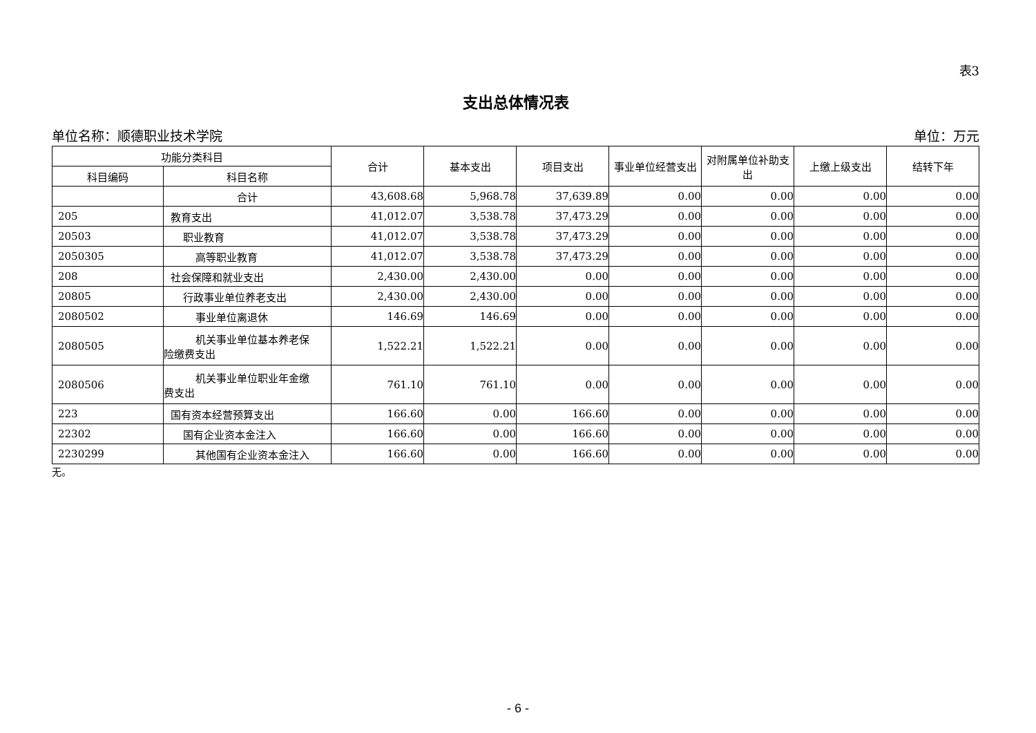表3
支出总体情况表
单位名称：顺德职业技术学院 单位：万元
| 功能分类科目 | | 合计 | 基本支出 | 项目支出 | 事业单位经营支出 | 对附属单位补助支出 | 上缴上级支出 | 结转下年 |
| --- | --- | --- | --- | --- | --- | --- | --- | --- |
| 科目编码 | 科目名称 | | | | | | | |
| | 合计 | 43,608.68 | 5,968.78 | 37,639.89 | 0.00 | 0.00 | 0.00 | 0.00 |
| 205 | 教育支出 | 41,012.07 | 3,538.78 | 37,473.29 | 0.00 | 0.00 | 0.00 | 0.00 |
| 20503 | 职业教育 | 41,012.07 | 3,538.78 | 37,473.29 | 0.00 | 0.00 | 0.00 | 0.00 |
| 2050305 | 高等职业教育 | 41,012.07 | 3,538.78 | 37,473.29 | 0.00 | 0.00 | 0.00 | 0.00 |
| 208 | 社会保障和就业支出 | 2,430.00 | 2,430.00 | 0.00 | 0.00 | 0.00 | 0.00 | 0.00 |
| 20805 | 行政事业单位养老支出 | 2,430.00 | 2,430.00 | 0.00 | 0.00 | 0.00 | 0.00 | 0.00 |
| 2080502 | 事业单位离退休 | 146.69 | 146.69 | 0.00 | 0.00 | 0.00 | 0.00 | 0.00 |
| 2080505 | 机关事业单位基本养老保 险缴费支出 | 1,522.21 | 1,522.21 | 0.00 | 0.00 | 0.00 | 0.00 | 0.00 |
| 2080506 | 机关事业单位职业年金缴 费支出 | 761.10 | 761.10 | 0.00 | 0.00 | 0.00 | 0.00 | 0.00 |
| 223 | 国有资本经营预算支出 | 166.60 | 0.00 | 166.60 | 0.00 | 0.00 | 0.00 | 0.00 |
| 22302 | 国有企业资本金注入 | 166.60 | 0.00 | 166.60 | 0.00 | 0.00 | 0.00 | 0.00 |
| 2230299 | 其他国有企业资本金注入 | 166.60 | 0.00 | 166.60 | 0.00 | 0.00 | 0.00 | 0.00 |
无。
- 6 -